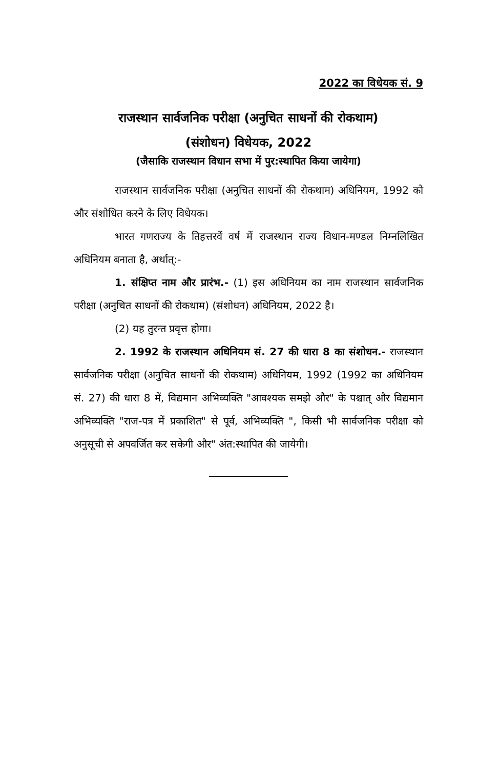2022 का विधेयक सं. 9
राजस्थान सार्वजनिक परीक्षा (अनुचित साधनों की रोकथाम)
(संशोधन) विधेयक, 2022
(जैसाकि राजस्थान विधान सभा में पुर:स्थापित किया जायेगा)
राजस्थान सार्वजनिक परीक्षा (अनुचित साधनों की रोकथाम) अधिनियम, 1992 को और संशोधित करने के लिए विधेयक।
भारत गणराज्य के तिहत्तरवें वर्ष में राजस्थान राज्य विधान-मण्डल निम्नलिखित अधिनियम बनाता है, अर्थात्:-
1. संक्षिप्त नाम और प्रारंभ.- (1) इस अधिनियम का नाम राजस्थान सार्वजनिक परीक्षा (अनुचित साधनों की रोकथाम) (संशोधन) अधिनियम, 2022 है।
(2) यह तुरन्त प्रवृत्त होगा।
2. 1992 के राजस्थान अधिनियम सं. 27 की धारा 8 का संशोधन.- राजस्थान सार्वजनिक परीक्षा (अनुचित साधनों की रोकथाम) अधिनियम, 1992 (1992 का अधिनियम सं. 27) की धारा 8 में, विद्यमान अभिव्यक्ति "आवश्यक समझे और" के पश्चात् और विद्यमान अभिव्यक्ति "राज-पत्र में प्रकाशित" से पूर्व, अभिव्यक्ति ", किसी भी सार्वजनिक परीक्षा को अनुसूची से अपवर्जित कर सकेगी और" अंत:स्थापित की जायेगी।